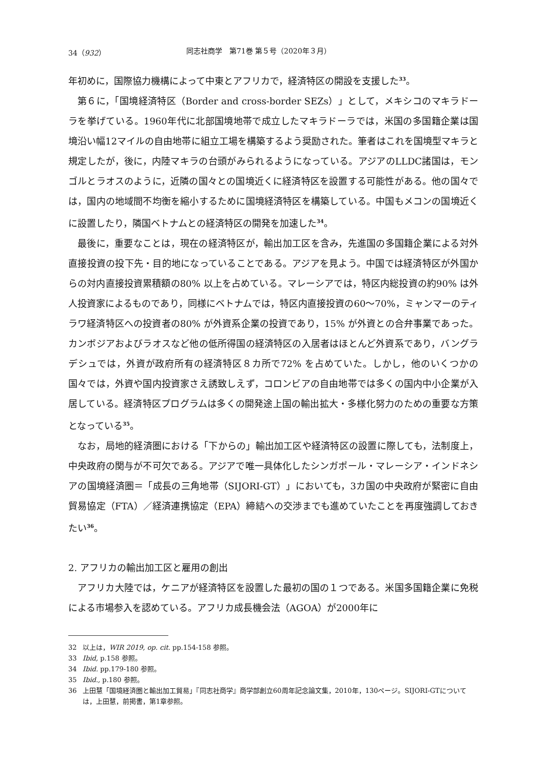34（932） 同志社商学　第71巻 第５号（2020年３月）
年初めに，国際協力機構によって中東とアフリカで，経済特区の開設を支援した<sup>33</sup>。
第６に，「国境経済特区（Border and cross-border SEZs）」として，メキシコのマキラドーラを挙げている。1960年代に北部国境地帯で成立したマキラドーラでは，米国の多国籍企業は国境沿い幅12マイルの自由地帯に組立工場を構築するよう奨励された。筆者はこれを国境型マキラと規定したが，後に，内陸マキラの台頭がみられるようになっている。アジアのLLDC諸国は，モンゴルとラオスのように，近隣の国々との国境近くに経済特区を設置する可能性がある。他の国々では，国内の地域間不均衡を縮小するために国境経済特区を構築している。中国もメコンの国境近くに設置したり，隣国ベトナムとの経済特区の開発を加速した<sup>34</sup>。
最後に，重要なことは，現在の経済特区が，輸出加工区を含み，先進国の多国籍企業による対外直接投資の投下先・目的地になっていることである。アジアを見よう。中国では経済特区が外国からの対内直接投資累積額の80% 以上を占めている。マレーシアでは，特区内総投資の約90% は外人投資家によるものであり，同様にベトナムでは，特区内直接投資の60～70%，ミャンマーのティラワ経済特区への投資者の80% が外資系企業の投資であり，15% が外資との合弁事業であった。カンボジアおよびラオスなど他の低所得国の経済特区の入居者はほとんど外資系であり，バングラデシュでは，外資が政府所有の経済特区８カ所で72% を占めていた。しかし，他のいくつかの国々では，外資や国内投資家さえ誘致しえず，コロンビアの自由地帯では多くの国内中小企業が入居している。経済特区プログラムは多くの開発途上国の輸出拡大・多様化努力のための重要な方策となっている<sup>35</sup>。
なお，局地的経済圏における「下からの」輸出加工区や経済特区の設置に際しても，法制度上，中央政府の関与が不可欠である。アジアで唯一具体化したシンガポール・マレーシア・インドネシアの国境経済圏＝「成長の三角地帯（SIJORI-GT）」においても，3カ国の中央政府が緊密に自由貿易協定（FTA）／経済連携協定（EPA）締結への交渉までも進めていたことを再度強調しておきたい<sup>36</sup>。
2. アフリカの輸出加工区と雇用の創出
アフリカ大陸では，ケニアが経済特区を設置した最初の国の１つである。米国多国籍企業に免税による市場参入を認めている。アフリカ成長機会法（AGOA）が2000年に
32 以上は，WIR 2019, op. cit. pp.154-158 参照。
33 Ibid, p.158 参照。
34 Ibid. pp.179-180 参照。
35 Ibid., p.180 参照。
36 上田慧「国境経済圏と輸出加工貿易」『同志社商学』商学部創立60周年記念論文集，2010年，130ページ。SIJORI-GTについては，上田慧，前掲書，第1章参照。